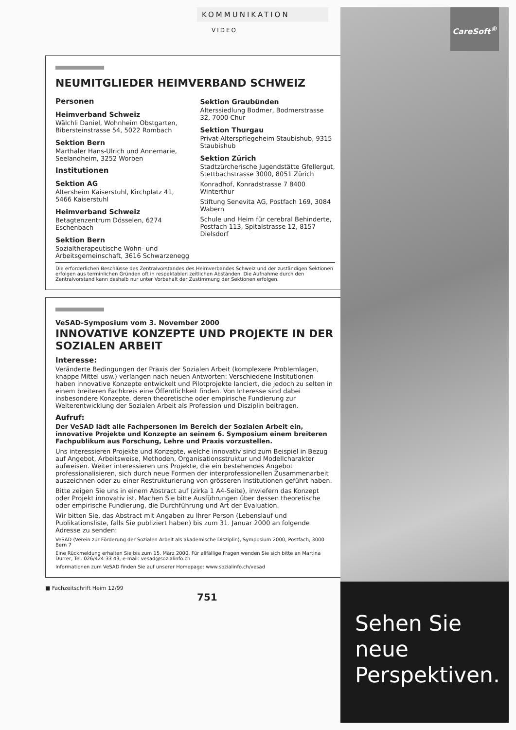KOMMUNIKATION
VIDEO
NEUMITGLIEDER HEIMVERBAND SCHWEIZ
Personen
Heimverband Schweiz
Wälchli Daniel, Wohnheim Obstgarten, Bibersteinstrasse 54, 5022 Rombach
Sektion Bern
Marthaler Hans-Ulrich und Annemarie, Seelandheim, 3252 Worben
Institutionen
Sektion AG
Altersheim Kaiserstuhl, Kirchplatz 41, 5466 Kaiserstuhl
Heimverband Schweiz
Betagtenzentrum Dösselen, 6274 Eschenbach
Sektion Bern
Sozialtherapeutische Wohn- und Arbeitsgemeinschaft, 3616 Schwarzenegg
Sektion Graubünden
Alterssiedlung Bodmer, Bodmerstrasse 32, 7000 Chur
Sektion Thurgau
Privat-Alterspflegeheim Staubishub, 9315 Staubishub
Sektion Zürich
Stadtzürcherische Jugendstätte Gfellergut, Stettbachstrasse 3000, 8051 Zürich
Konradhof, Konradstrasse 7 8400 Winterthur
Stiftung Senevita AG, Postfach 169, 3084 Wabern
Schule und Heim für cerebral Behinderte, Postfach 113, Spitalstrasse 12, 8157 Dielsdorf
Die erforderlichen Beschlüsse des Zentralvorstandes des Heimverbandes Schweiz und der zuständigen Sektionen erfolgen aus terminlichen Gründen oft in respektablen zeitlichen Abständen. Die Aufnahme durch den Zentralvorstand kann deshalb nur unter Vorbehalt der Zustimmung der Sektionen erfolgen.
VeSAD-Symposium vom 3. November 2000
INNOVATIVE KONZEPTE UND PROJEKTE IN DER SOZIALEN ARBEIT
Interesse:
Veränderte Bedingungen der Praxis der Sozialen Arbeit (komplexere Problemlagen, knappe Mittel usw.) verlangen nach neuen Antworten: Verschiedene Institutionen haben innovative Konzepte entwickelt und Pilotprojekte lanciert, die jedoch zu selten in einem breiteren Fachkreis eine Öffentlichkeit finden. Von Interesse sind dabei insbesondere Konzepte, deren theoretische oder empirische Fundierung zur Weiterentwicklung der Sozialen Arbeit als Profession und Disziplin beitragen.
Aufruf:
Der VeSAD lädt alle Fachpersonen im Bereich der Sozialen Arbeit ein, innovative Projekte und Konzepte an seinem 6. Symposium einem breiteren Fachpublikum aus Forschung, Lehre und Praxis vorzustellen.
Uns interessieren Projekte und Konzepte, welche innovativ sind zum Beispiel in Bezug auf Angebot, Arbeitsweise, Methoden, Organisationsstruktur und Modellcharakter aufweisen. Weiter interessieren uns Projekte, die ein bestehendes Angebot professionalisieren, sich durch neue Formen der interprofessionellen Zusammenarbeit auszeichnen oder zu einer Restrukturierung von grösseren Institutionen geführt haben.
Bitte zeigen Sie uns in einem Abstract auf (zirka 1 A4-Seite), inwiefern das Konzept oder Projekt innovativ ist. Machen Sie bitte Ausführungen über dessen theoretische oder empirische Fundierung, die Durchführung und Art der Evaluation.
Wir bitten Sie, das Abstract mit Angaben zu Ihrer Person (Lebenslauf und Publikationsliste, falls Sie publiziert haben) bis zum 31. Januar 2000 an folgende Adresse zu senden:
VeSAD (Verein zur Förderung der Sozialen Arbeit als akademische Disziplin), Symposium 2000, Postfach, 3000 Bern 7
Eine Rückmeldung erhalten Sie bis zum 15. März 2000. Für allfällige Fragen wenden Sie sich bitte an Martina Durrer, Tel. 026/424 33 43, e-mail: vesad@sozialinfo.ch
Informationen zum VeSAD finden Sie auf unserer Homepage: www.sozialinfo.ch/vesad
■ Fachzeitschrift Heim 12/99
751
CareSoft<sup>®</sup>
Sehen Sie
neue
Perspektiven.